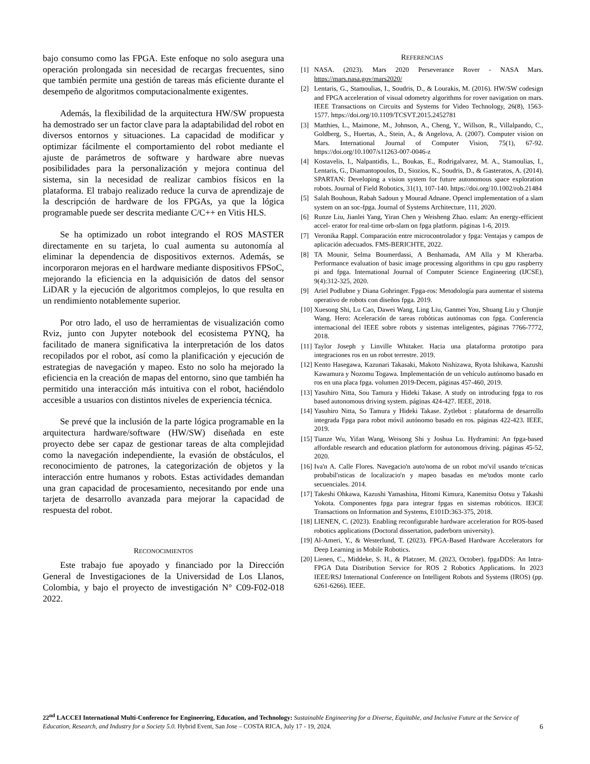bajo consumo como las FPGA. Este enfoque no solo asegura una operación prolongada sin necesidad de recargas frecuentes, sino que también permite una gestión de tareas más eficiente durante el desempeño de algoritmos computacionalmente exigentes.
Además, la flexibilidad de la arquitectura HW/SW propuesta ha demostrado ser un factor clave para la adaptabilidad del robot en diversos entornos y situaciones. La capacidad de modificar y optimizar fácilmente el comportamiento del robot mediante el ajuste de parámetros de software y hardware abre nuevas posibilidades para la personalización y mejora continua del sistema, sin la necesidad de realizar cambios físicos en la plataforma. El trabajo realizado reduce la curva de aprendizaje de la descripción de hardware de los FPGAs, ya que la lógica programable puede ser descrita mediante C/C++ en Vitis HLS.
Se ha optimizado un robot integrando el ROS MASTER directamente en su tarjeta, lo cual aumenta su autonomía al eliminar la dependencia de dispositivos externos. Además, se incorporaron mejoras en el hardware mediante dispositivos FPSoC, mejorando la eficiencia en la adquisición de datos del sensor LiDAR y la ejecución de algoritmos complejos, lo que resulta en un rendimiento notablemente superior.
Por otro lado, el uso de herramientas de visualización como Rviz, junto con Jupyter notebook del ecosistema PYNQ, ha facilitado de manera significativa la interpretación de los datos recopilados por el robot, así como la planificación y ejecución de estrategias de navegación y mapeo. Esto no solo ha mejorado la eficiencia en la creación de mapas del entorno, sino que también ha permitido una interacción más intuitiva con el robot, haciéndolo accesible a usuarios con distintos niveles de experiencia técnica.
Se prevé que la inclusión de la parte lógica programable en la arquitectura hardware/software (HW/SW) diseñada en este proyecto debe ser capaz de gestionar tareas de alta complejidad como la navegación independiente, la evasión de obstáculos, el reconocimiento de patrones, la categorización de objetos y la interacción entre humanos y robots. Estas actividades demandan una gran capacidad de procesamiento, necesitando por ende una tarjeta de desarrollo avanzada para mejorar la capacidad de respuesta del robot.
RECONOCIMIENTOS
Este trabajo fue apoyado y financiado por la Dirección General de Investigaciones de la Universidad de Los Llanos, Colombia, y bajo el proyecto de investigación N° C09-F02-018 2022.
REFERENCIAS
[1] NASA. (2023). Mars 2020 Perseverance Rover - NASA Mars. https://mars.nasa.gov/mars2020/
[2] Lentaris, G., Stamoulias, I., Soudris, D., & Lourakis, M. (2016). HW/SW codesign and FPGA acceleration of visual odometry algorithms for rover navigation on mars. IEEE Transactions on Circuits and Systems for Video Technology, 26(8), 1563-1577. https://doi.org/10.1109/TCSVT.2015.2452781
[3] Matthies, L., Maimone, M., Johnson, A., Cheng, Y., Willson, R., Villalpando, C., Goldberg, S., Huertas, A., Stein, A., & Angelova, A. (2007). Computer vision on Mars. International Journal of Computer Vision, 75(1), 67-92. https://doi.org/10.1007/s11263-007-0046-z
[4] Kostavelis, I., Nalpantidis, L., Boukas, E., Rodrigalvarez, M. A., Stamoulias, I., Lentaris, G., Diamantopoulos, D., Siozios, K., Soudris, D., & Gasteratos, A. (2014). SPARTAN: Developing a vision system for future autonomous space exploration robots. Journal of Field Robotics, 31(1), 107-140. https://doi.org/10.1002/rob.21484
[5] Salah Bouhoun, Rabah Sadoun y Mourad Adnane. Opencl implementation of a slam system on an soc-fpga. Journal of Systems Architecture, 111, 2020.
[6] Runze Liu, Jianlei Yang, Yiran Chen y Weisheng Zhao. eslam: An energy-efficient accel- erator for real-time orb-slam on fpga platform. páginas 1-6, 2019.
[7] Veronika Rappl. Comparación entre microcontrolador y fpga: Ventajas y campos de aplicación adecuados. FMS-BERICHTE, 2022.
[8] TA Mounir, Selma Boumerdassi, A Benhamada, AM Alla y M Kherarba. Performance evaluation of basic image processing algorithms in cpu gpu raspberry pi and fpga. International Journal of Computer Science Engineering (IJCSE), 9(4):312-325, 2020.
[9] Ariel Podlubne y Diana Gohringer. Fpga-ros: Metodología para aumentar el sistema operativo de robots con diseños fpga. 2019.
[10] Xuesong Shi, Lu Cao, Dawei Wang, Ling Liu, Ganmei You, Shuang Liu y Chunjie Wang. Hero: Aceleración de tareas robóticas autónomas con fpga. Conferencia internacional del IEEE sobre robots y sistemas inteligentes, páginas 7766-7772, 2018.
[11] Taylor Joseph y Linville Whitaker. Hacia una plataforma prototipo para integraciones ros en un robot terrestre. 2019.
[12] Kento Hasegawa, Kazunari Takasaki, Makoto Nishizawa, Ryota Ishikawa, Kazushi Kawamura y Nozomu Togawa. Implementación de un vehículo autónomo basado en ros en una placa fpga. volumen 2019-Decem, páginas 457-460, 2019.
[13] Yasuhiro Nitta, Sou Tamura y Hideki Takase. A study on introducing fpga to ros based autonomous driving system. páginas 424-427. IEEE, 2018.
[14] Yasuhiro Nitta, So Tamura y Hideki Takase. Zytlebot : plataforma de desarrollo integrada Fpga para robot móvil autónomo basado en ros. páginas 422-423. IEEE, 2019.
[15] Tianze Wu, Yifan Wang, Weisong Shi y Joshua Lu. Hydramini: An fpga-based affordable research and education platform for autonomous driving. páginas 45-52, 2020.
[16] Iva'n A. Calle Flores. Navegacio'n auto'noma de un robot mo'vil usando te'cnicas probabil'ısticas de localizacio'n y mapeo basadas en me'todos monte carlo secuenciales. 2014.
[17] Takeshi Ohkawa, Kazushi Yamashina, Hitomi Kimura, Kanemitsu Ootsu y Takashi Yokota. Componentes fpga para integrar fpgas en sistemas robóticos. IEICE Transactions on Information and Systems, E101D:363-375, 2018.
[18] LIENEN, C. (2023). Enabling reconfigurable hardware acceleration for ROS-based robotics applications (Doctoral dissertation, paderborn university).
[19] Al-Ameri, Y., & Westerlund, T. (2023). FPGA-Based Hardware Accelerators for Deep Learning in Mobile Robotics.
[20] Lienen, C., Middeke, S. H., & Platzner, M. (2023, October). fpgaDDS: An Intra-FPGA Data Distribution Service for ROS 2 Robotics Applications. In 2023 IEEE/RSJ International Conference on Intelligent Robots and Systems (IROS) (pp. 6261-6266). IEEE.
22<sup>nd</sup> LACCEI International Multi-Conference for Engineering, Education, and Technology: Sustainable Engineering for a Diverse, Equitable, and Inclusive Future at the Service of Education, Research, and Industry for a Society 5.0. Hybrid Event, San Jose – COSTA RICA, July 17 - 19, 2024. 6